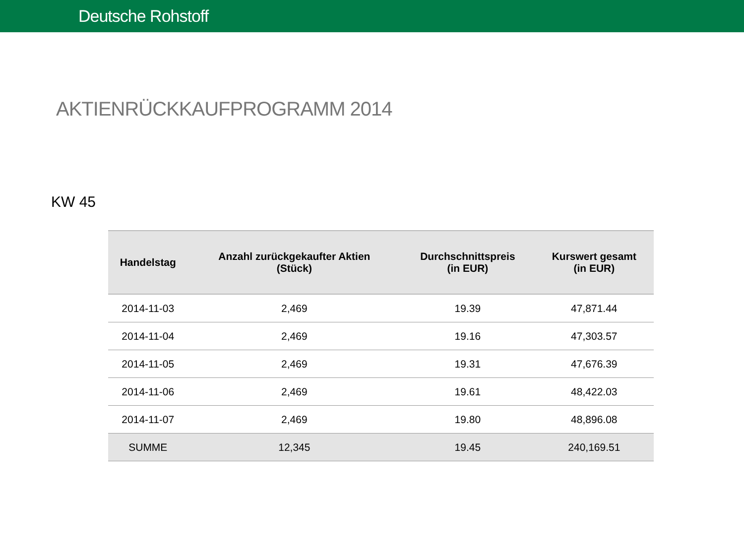Deutsche Rohstoff
AKTIENRÜCKKAUFPROGRAMM 2014
KW 45
| Handelstag | Anzahl zurückgekaufter Aktien (Stück) | Durchschnittspreis (in EUR) | Kurswert gesamt (in EUR) |
| --- | --- | --- | --- |
| 2014-11-03 | 2,469 | 19.39 | 47,871.44 |
| 2014-11-04 | 2,469 | 19.16 | 47,303.57 |
| 2014-11-05 | 2,469 | 19.31 | 47,676.39 |
| 2014-11-06 | 2,469 | 19.61 | 48,422.03 |
| 2014-11-07 | 2,469 | 19.80 | 48,896.08 |
| SUMME | 12,345 | 19.45 | 240,169.51 |